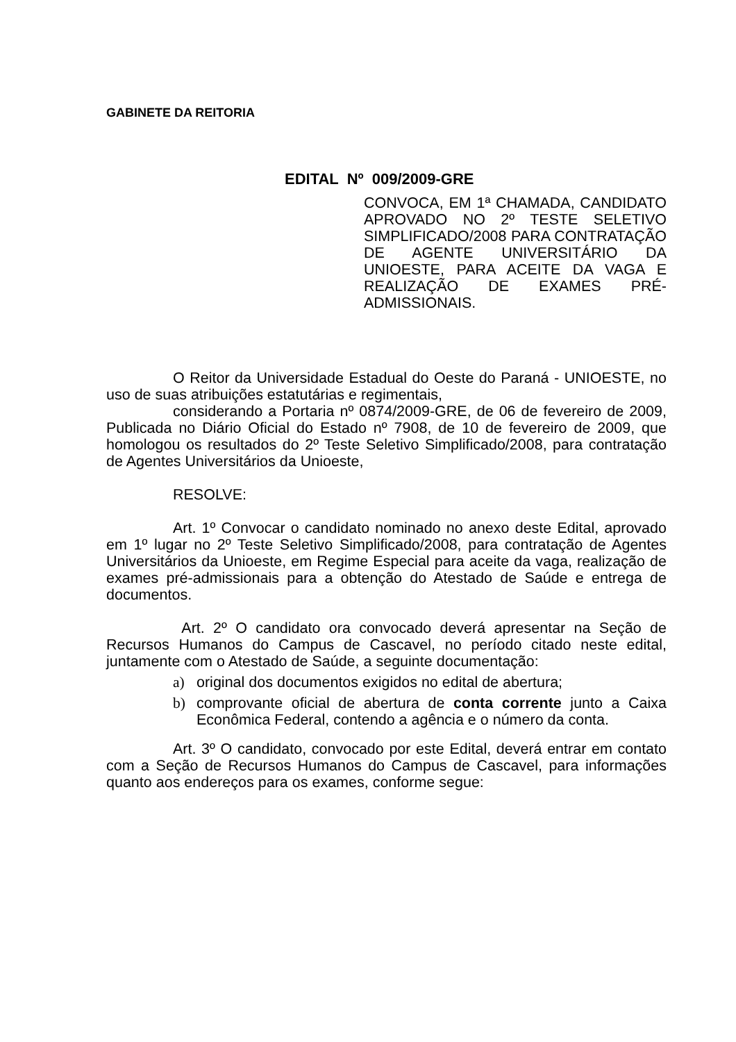GABINETE DA REITORIA
EDITAL Nº 009/2009-GRE
CONVOCA, EM 1ª CHAMADA, CANDIDATO APROVADO NO 2º TESTE SELETIVO SIMPLIFICADO/2008 PARA CONTRATAÇÃO DE AGENTE UNIVERSITÁRIO DA UNIOESTE, PARA ACEITE DA VAGA E REALIZAÇÃO DE EXAMES PRÉ-ADMISSIONAIS.
O Reitor da Universidade Estadual do Oeste do Paraná - UNIOESTE, no uso de suas atribuições estatutárias e regimentais,
considerando a Portaria nº 0874/2009-GRE, de 06 de fevereiro de 2009, Publicada no Diário Oficial do Estado nº 7908, de 10 de fevereiro de 2009, que homologou os resultados do 2º Teste Seletivo Simplificado/2008, para contratação de Agentes Universitários da Unioeste,
RESOLVE:
Art. 1º Convocar o candidato nominado no anexo deste Edital, aprovado em 1º lugar no 2º Teste Seletivo Simplificado/2008, para contratação de Agentes Universitários da Unioeste, em Regime Especial para aceite da vaga, realização de exames pré-admissionais para a obtenção do Atestado de Saúde e entrega de documentos.
Art. 2º O candidato ora convocado deverá apresentar na Seção de Recursos Humanos do Campus de Cascavel, no período citado neste edital, juntamente com o Atestado de Saúde, a seguinte documentação:
a) original dos documentos exigidos no edital de abertura;
b) comprovante oficial de abertura de conta corrente junto a Caixa Econômica Federal, contendo a agência e o número da conta.
Art. 3º O candidato, convocado por este Edital, deverá entrar em contato com a Seção de Recursos Humanos do Campus de Cascavel, para informações quanto aos endereços para os exames, conforme segue: